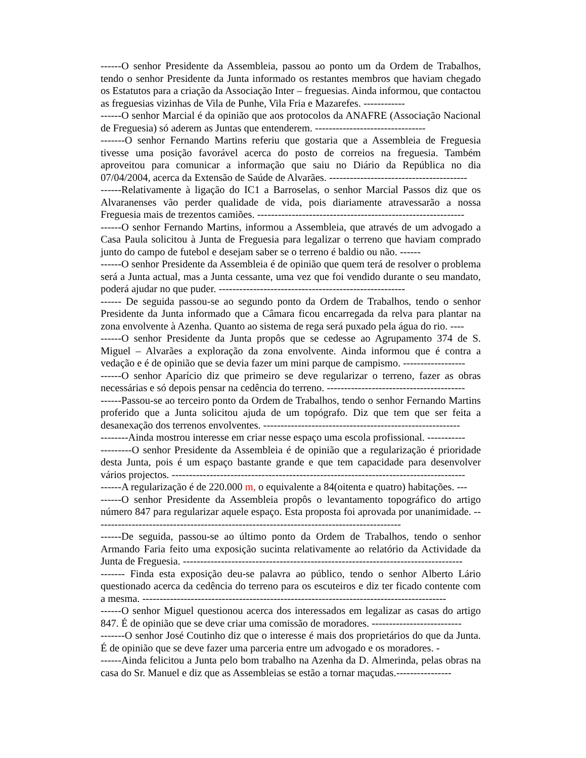------O senhor Presidente da Assembleia, passou ao ponto um da Ordem de Trabalhos, tendo o senhor Presidente da Junta informado os restantes membros que haviam chegado os Estatutos para a criação da Associação Inter – freguesias. Ainda informou, que contactou as freguesias vizinhas de Vila de Punhe, Vila Fria e Mazarefes. ------------
------O senhor Marcial é da opinião que aos protocolos da ANAFRE (Associação Nacional de Freguesia) só aderem as Juntas que entenderem. --------------------------------
-------O senhor Fernando Martins referiu que gostaria que a Assembleia de Freguesia tivesse uma posição favorável acerca do posto de correios na freguesia. Também aproveitou para comunicar a informação que saiu no Diário da República no dia 07/04/2004, acerca da Extensão de Saúde de Alvarães. ----------------------------------------
------Relativamente à ligação do IC1 a Barroselas, o senhor Marcial Passos diz que os Alvaranenses vão perder qualidade de vida, pois diariamente atravessarão a nossa Freguesia mais de trezentos camiões. ------------------------------------------------------------
------O senhor Fernando Martins, informou a Assembleia, que através de um advogado a Casa Paula solicitou à Junta de Freguesia para legalizar o terreno que haviam comprado junto do campo de futebol e desejam saber se o terreno é baldio ou não. ------
------O senhor Presidente da Assembleia é de opinião que quem terá de resolver o problema será a Junta actual, mas a Junta cessante, uma vez que foi vendido durante o seu mandato, poderá ajudar no que puder. ------------------------------------------------------
------ De seguida passou-se ao segundo ponto da Ordem de Trabalhos, tendo o senhor Presidente da Junta informado que a Câmara ficou encarregada da relva para plantar na zona envolvente à Azenha. Quanto ao sistema de rega será puxado pela água do rio. ----
------O senhor Presidente da Junta propôs que se cedesse ao Agrupamento 374 de S. Miguel – Alvarães a exploração da zona envolvente. Ainda informou que é contra a vedação e é de opinião que se devia fazer um mini parque de campismo. ------------------
------O senhor Aparício diz que primeiro se deve regularizar o terreno, fazer as obras necessárias e só depois pensar na cedência do terreno. ----------------------------------------
------Passou-se ao terceiro ponto da Ordem de Trabalhos, tendo o senhor Fernando Martins proferido que a Junta solicitou ajuda de um topógrafo. Diz que tem que ser feita a desanexação dos terrenos envolventes. ---------------------------------------------------------
--------Ainda mostrou interesse em criar nesse espaço uma escola profissional. -----------
---------O senhor Presidente da Assembleia é de opinião que a regularização é prioridade desta Junta, pois é um espaço bastante grande e que tem capacidade para desenvolver vários projectos. -------------------------------------------------------------------------------------
------A regularização é de 220.000 m, o equivalente a 84(oitenta e quatro) habitações. ---
------O senhor Presidente da Assembleia propôs o levantamento topográfico do artigo número 847 para regularizar aquele espaço. Esta proposta foi aprovada por unanimidade. -----------------------------------------------------------------------------------------
------De seguida, passou-se ao último ponto da Ordem de Trabalhos, tendo o senhor Armando Faria feito uma exposição sucinta relativamente ao relatório da Actividade da Junta de Freguesia. ---------------------------------------------------------------------------------
------- Finda esta exposição deu-se palavra ao público, tendo o senhor Alberto Lário questionado acerca da cedência do terreno para os escuteiros e diz ter ficado contente com a mesma. ----------------------------------------------------------------------------------------
------O senhor Miguel questionou acerca dos interessados em legalizar as casas do artigo 847. É de opinião que se deve criar uma comissão de moradores. --------------------------
-------O senhor José Coutinho diz que o interesse é mais dos proprietários do que da Junta. É de opinião que se deve fazer uma parceria entre um advogado e os moradores. -
------Ainda felicitou a Junta pelo bom trabalho na Azenha da D. Almerinda, pelas obras na casa do Sr. Manuel e diz que as Assembleias se estão a tornar maçudas.----------------